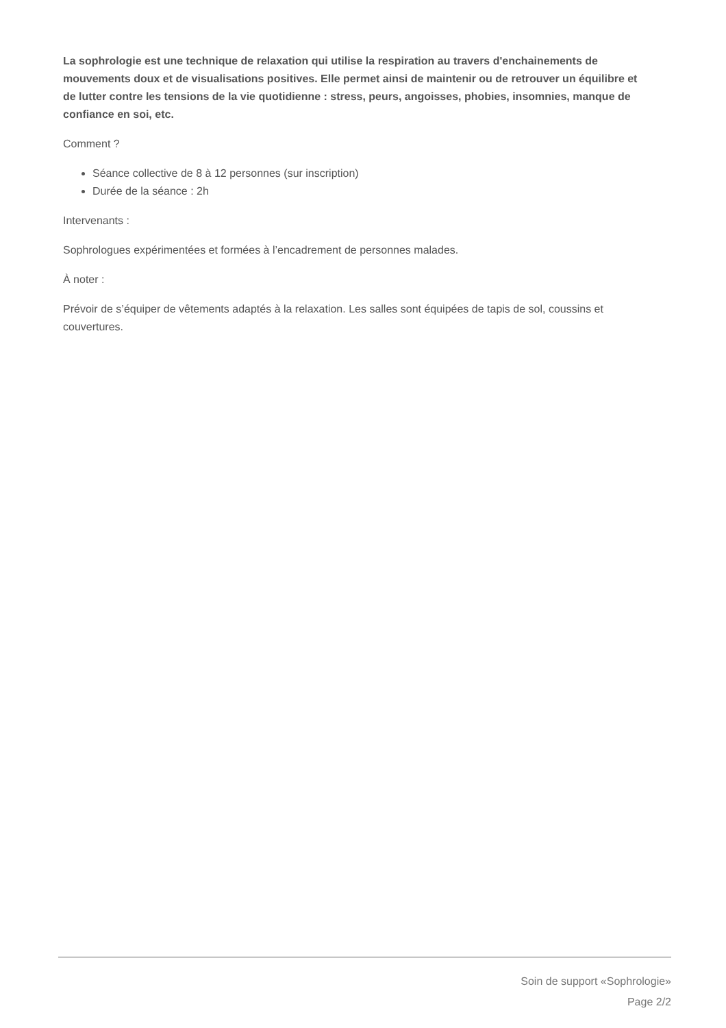La sophrologie est une technique de relaxation qui utilise la respiration au travers d'enchainements de mouvements doux et de visualisations positives. Elle permet ainsi de maintenir ou de retrouver un équilibre et de lutter contre les tensions de la vie quotidienne : stress, peurs, angoisses, phobies, insomnies, manque de confiance en soi, etc.
Comment ?
Séance collective de 8 à 12 personnes (sur inscription)
Durée de la séance : 2h
Intervenants :
Sophrologues expérimentées et formées à l’encadrement de personnes malades.
À noter :
Prévoir de s’équiper de vêtements adaptés à la relaxation. Les salles sont équipées de tapis de sol, coussins et couvertures.
Soin de support «Sophrologie»
Page 2/2